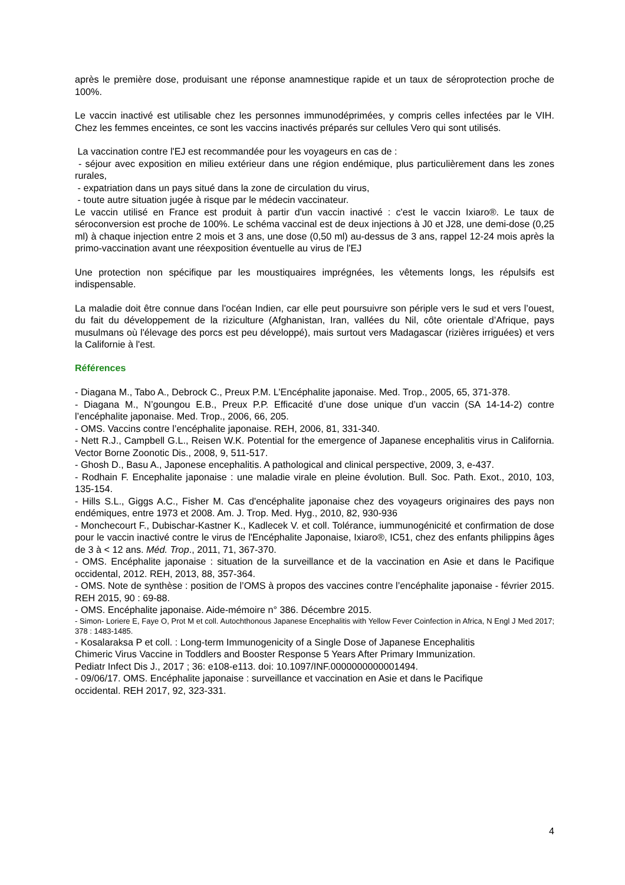après le première dose, produisant une réponse anamnestique rapide et un taux de séroprotection proche de 100%.
Le vaccin inactivé est utilisable chez les personnes immunodéprimées, y compris celles infectées par le VIH. Chez les femmes enceintes, ce sont les vaccins inactivés préparés sur cellules Vero qui sont utilisés.
La vaccination contre l'EJ est recommandée pour les voyageurs en cas de :
- séjour avec exposition en milieu extérieur dans une région endémique, plus particulièrement dans les zones rurales,
- expatriation dans un pays situé dans la zone de circulation du virus,
- toute autre situation jugée à risque par le médecin vaccinateur.
Le vaccin utilisé en France est produit à partir d'un vaccin inactivé : c'est le vaccin Ixiaro®. Le taux de séroconversion est proche de 100%. Le schéma vaccinal est de deux injections à J0 et J28, une demi-dose (0,25 ml) à chaque injection entre 2 mois et 3 ans, une dose (0,50 ml) au-dessus de 3 ans, rappel 12-24 mois après la primo-vaccination avant une réexposition éventuelle au virus de l'EJ
Une protection non spécifique par les moustiquaires imprégnées, les vêtements longs, les répulsifs est indispensable.
La maladie doit être connue dans l'océan Indien, car elle peut poursuivre son périple vers le sud et vers l’ouest, du fait du développement de la riziculture (Afghanistan, Iran, vallées du Nil, côte orientale d’Afrique, pays musulmans où l'élevage des porcs est peu développé), mais surtout vers Madagascar (rizières irriguées) et vers la Californie à l'est.
Références
- Diagana M., Tabo A., Debrock C., Preux P.M. L’Encéphalite japonaise. Med. Trop., 2005, 65, 371-378.
- Diagana M., N’goungou E.B., Preux P.P. Efficacité d’une dose unique d’un vaccin (SA 14-14-2) contre l’encéphalite japonaise. Med. Trop., 2006, 66, 205.
- OMS. Vaccins contre l’encéphalite japonaise. REH, 2006, 81, 331-340.
- Nett R.J., Campbell G.L., Reisen W.K. Potential for the emergence of Japanese encephalitis virus in California. Vector Borne Zoonotic Dis., 2008, 9, 511-517.
- Ghosh D., Basu A., Japonese encephalitis. A pathological and clinical perspective, 2009, 3, e-437.
- Rodhain F. Encephalite japonaise : une maladie virale en pleine évolution. Bull. Soc. Path. Exot., 2010, 103, 135-154.
- Hills S.L., Giggs A.C., Fisher M. Cas d'encéphalite japonaise chez des voyageurs originaires des pays non endémiques, entre 1973 et 2008. Am. J. Trop. Med. Hyg., 2010, 82, 930-936
- Monchecourt F., Dubischar-Kastner K., Kadlecek V. et coll. Tolérance, iummunogénicité et confirmation de dose pour le vaccin inactivé contre le virus de l'Encéphalite Japonaise, Ixiaro®, IC51, chez des enfants philippins âges de 3 à < 12 ans. Méd. Trop., 2011, 71, 367-370.
- OMS. Encéphalite japonaise : situation de la surveillance et de la vaccination en Asie et dans le Pacifique occidental, 2012. REH, 2013, 88, 357-364.
- OMS. Note de synthèse : position de l’OMS à propos des vaccines contre l’encéphalite japonaise - février 2015. REH 2015, 90 : 69-88.
- OMS. Encéphalite japonaise. Aide-mémoire n° 386. Décembre 2015.
- Simon- Loriere E, Faye O, Prot M et coll. Autochthonous Japanese Encephalitis with Yellow Fever Coinfection in Africa, N Engl J Med 2017; 378 : 1483-1485.
- Kosalaraksa P et coll. : Long-term Immunogenicity of a Single Dose of Japanese Encephalitis
Chimeric Virus Vaccine in Toddlers and Booster Response 5 Years After Primary Immunization.
Pediatr Infect Dis J., 2017 ; 36: e108-e113. doi: 10.1097/INF.0000000000001494.
- 09/06/17. OMS. Encéphalite japonaise : surveillance et vaccination en Asie et dans le Pacifique
occidental. REH 2017, 92, 323-331.
4